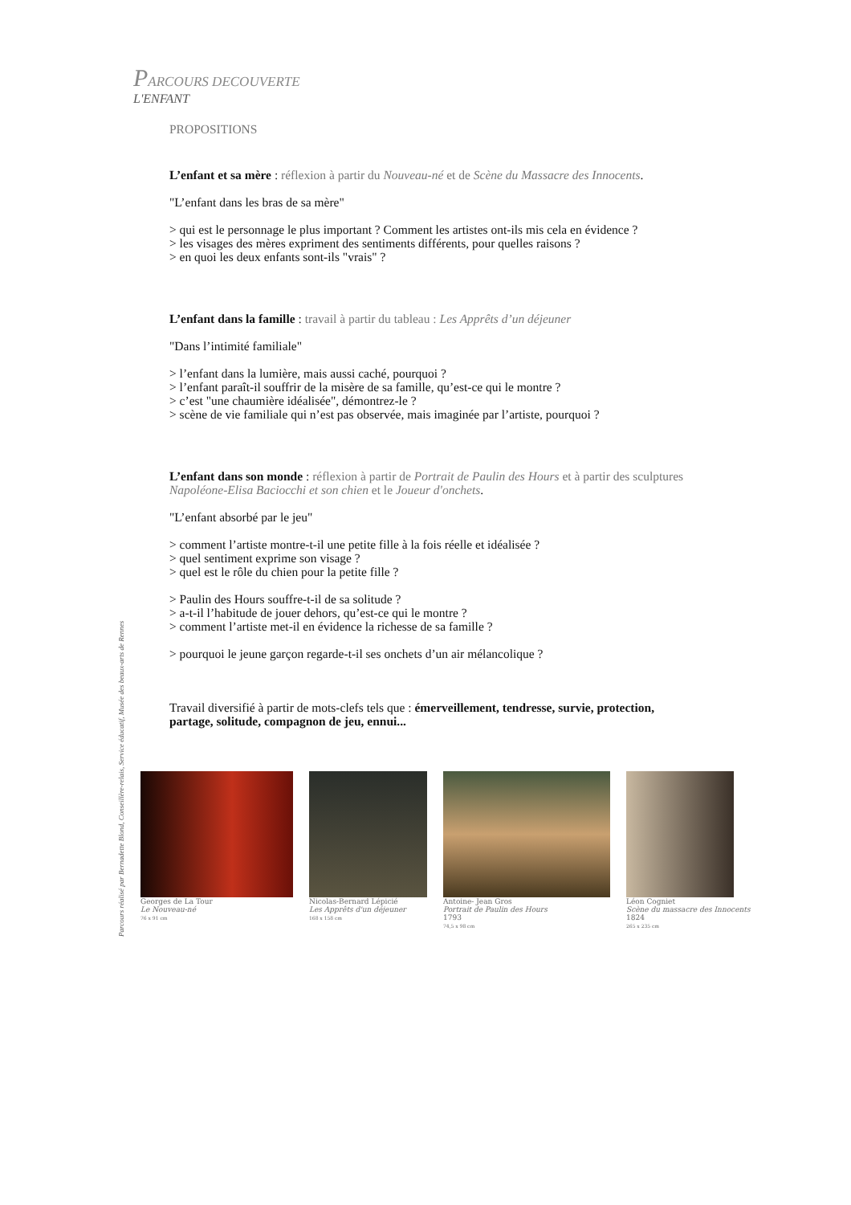PARCOURS DECOUVERTE
L'ENFANT
PROPOSITIONS
L’enfant et sa mère : réflexion à partir du Nouveau-né et de Scène du Massacre des Innocents.
"L’enfant dans les bras de sa mère"
> qui est le personnage le plus important ? Comment les artistes ont-ils mis cela en évidence ?
> les visages des mères expriment des sentiments différents, pour quelles raisons ?
> en quoi les deux enfants sont-ils "vrais" ?
L’enfant dans la famille : travail à partir du tableau : Les Apprêts d’un déjeuner
"Dans l’intimité familiale"
> l’enfant dans la lumière, mais aussi caché, pourquoi ?
> l’enfant paraît-il souffrir de la misère de sa famille, qu’est-ce qui le montre ?
> c’est "une chaumière idéalisée", démontrez-le ?
> scène de vie familiale qui n’est pas observée, mais imaginée par l’artiste, pourquoi ?
L’enfant dans son monde : réflexion à partir de Portrait de Paulin des Hours et à partir des sculptures Napoléone-Elisa Baciocchi et son chien et le Joueur d'onchets.
"L’enfant absorbé par le jeu"
> comment l’artiste montre-t-il une petite fille à la fois réelle et idéalisée ?
> quel sentiment exprime son visage ?
> quel est le rôle du chien pour la petite fille ?
> Paulin des Hours souffre-t-il de sa solitude ?
> a-t-il l’habitude de jouer dehors, qu’est-ce qui le montre ?
> comment l’artiste met-il en évidence la richesse de sa famille ?
> pourquoi le jeune garçon regarde-t-il ses onchets d’un air mélancolique ?
Travail diversifié à partir de mots-clefs tels que : émerveillement, tendresse, survie, protection, partage, solitude, compagnon de jeu, ennui...
Parcours réalisé par Bernadette Blond, Conseillère-relais, Service éducatif, Musée des beaux-arts de Rennes
Georges de La Tour
Le Nouveau-né
76 x 91 cm
Nicolas-Bernard Lépicié
Les Apprêts d'un déjeuner
168 x 158 cm
Antoine- Jean Gros
Portrait de Paulin des Hours
1793
74,5 x 98 cm
Léon Cogniet
Scène du massacre des Innocents
1824
265 x 235 cm